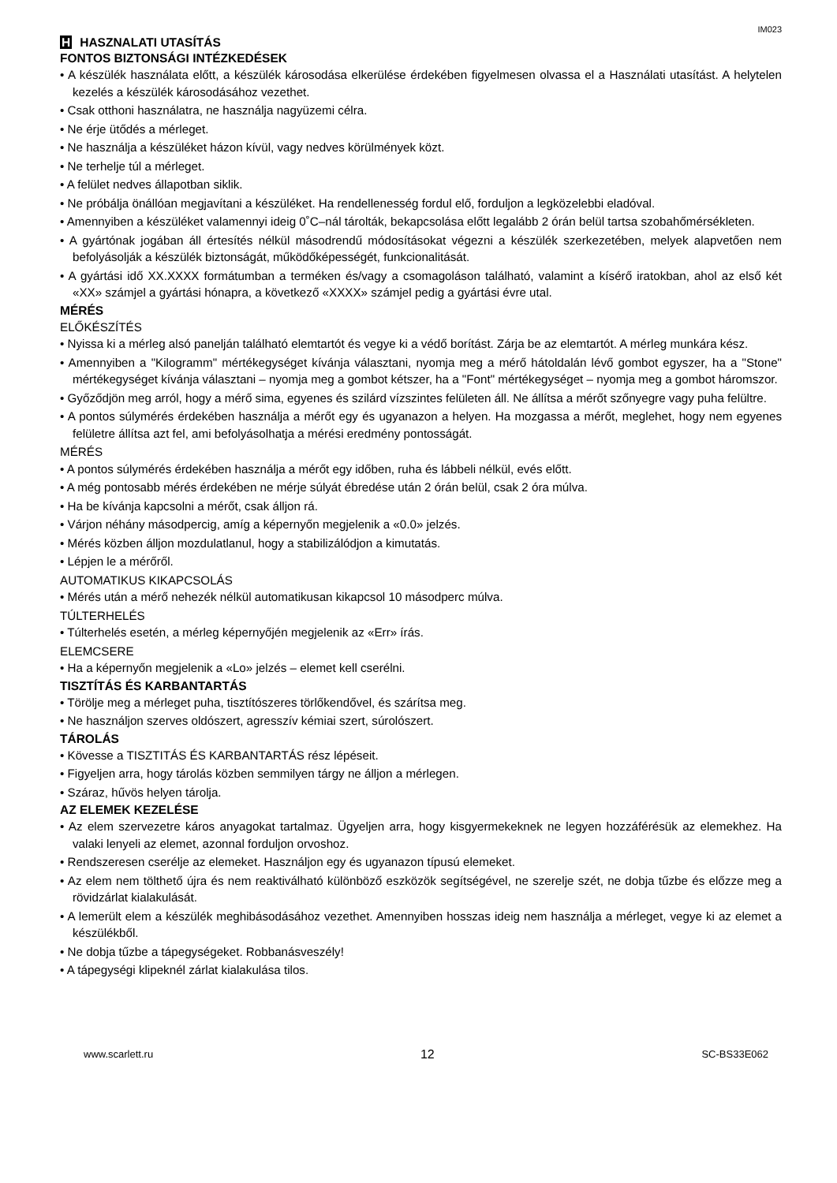IM023
H HASZNALATI UTASÍTÁS
FONTOS BIZTONSÁGI INTÉZKEDÉSEK
• A készülék használata előtt, a készülék károsodása elkerülése érdekében figyelmesen olvassa el a Használati utasítást. A helytelen kezelés a készülék károsodásához vezethet.
• Csak otthoni használatra, ne használja nagyüzemi célra.
• Ne érje ütődés a mérleget.
• Ne használja a készüléket házon kívül, vagy nedves körülmények közt.
• Ne terhelje túl a mérleget.
• A felület nedves állapotban siklik.
• Ne próbálja önállóan megjavítani a készüléket. Ha rendellenesség fordul elő, forduljon a legközelebbi eladóval.
• Amennyiben a készüléket valamennyi ideig 0˚C–nál tárolták, bekapcsolása előtt legalább 2 órán belül tartsa szobahőmérsékleten.
• A gyártónak jogában áll értesítés nélkül másodrendű módosításokat végezni a készülék szerkezetében, melyek alapvetően nem befolyásolják a készülék biztonságát, működőképességét, funkcionalitását.
• A gyártási idő XX.XXXX formátumban a terméken és/vagy a csomagoláson található, valamint a kísérő iratokban, ahol az első két «XX» számjel a gyártási hónapra, a következő «XXXX» számjel pedig a gyártási évre utal.
MÉRÉS
ELŐKÉSZÍTÉS
• Nyissa ki a mérleg alsó panelján található elemtartót és vegye ki a védő borítást. Zárja be az elemtartót. A mérleg munkára kész.
• Amennyiben a "Kilogramm" mértékegységet kívánja választani, nyomja meg a mérő hátoldalán lévő gombot egyszer, ha a "Stone" mértékegységet kívánja választani – nyomja meg a gombot kétszer, ha a "Font" mértékegységet – nyomja meg a gombot háromszor.
• Győződjön meg arról, hogy a mérő sima, egyenes és szilárd vízszintes felületen áll. Ne állítsa a mérőt szőnyegre vagy puha felültre.
• A pontos súlymérés érdekében használja a mérőt egy és ugyanazon a helyen. Ha mozgassa a mérőt, meglehet, hogy nem egyenes felületre állítsa azt fel, ami befolyásolhatja a mérési eredmény pontosságát.
MÉRÉS
• A pontos súlymérés érdekében használja a mérőt egy időben, ruha és lábbeli nélkül, evés előtt.
• A még pontosabb mérés érdekében ne mérje súlyát ébredése után 2 órán belül, csak 2 óra múlva.
• Ha be kívánja kapcsolni a mérőt, csak álljon rá.
• Várjon néhány másodpercig, amíg a képernyőn megjelenik a «0.0» jelzés.
• Mérés közben álljon mozdulatlanul, hogy a stabilizálódjon a kimutatás.
• Lépjen le a mérőről.
AUTOMATIKUS KIKAPCSOLÁS
• Mérés után a mérő nehezék nélkül automatikusan kikapcsol 10 másodperc múlva.
TÚLTERHELÉS
• Túlterhelés esetén, a mérleg képernyőjén megjelenik az «Err» írás.
ELEMCSERE
• Ha a képernyőn megjelenik a «Lo» jelzés – elemet kell cserélni.
TISZTÍTÁS ÉS KARBANTARTÁS
• Törölje meg a mérleget puha, tisztítószeres törlőkendővel, és szárítsa meg.
• Ne használjon szerves oldószert, agresszív kémiai szert, súrolószert.
TÁROLÁS
• Kövesse a TISZTITÁS ÉS KARBANTARTÁS rész lépéseit.
• Figyeljen arra, hogy tárolás közben semmilyen tárgy ne álljon a mérlegen.
• Száraz, hűvös helyen tárolja.
AZ ELEMEK KEZELÉSE
• Az elem szervezetre káros anyagokat tartalmaz. Ügyeljen arra, hogy kisgyermekeknek ne legyen hozzáférésük az elemekhez. Ha valaki lenyeli az elemet, azonnal forduljon orvoshoz.
• Rendszeresen cserélje az elemeket. Használjon egy és ugyanazon típusú elemeket.
• Az elem nem tölthető újra és nem reaktiválható különböző eszközök segítségével, ne szerelje szét, ne dobja tűzbe és előzze meg a rövidzárlat kialakulását.
• A lemerült elem a készülék meghibásodásához vezethet. Amennyiben hosszas ideig nem használja a mérleget, vegye ki az elemet a készülékből.
• Ne dobja tűzbe a tápegységeket. Robbanásveszély!
• A tápegységi klipeknél zárlat kialakulása tilos.
www.scarlett.ru 12 SC-BS33E062